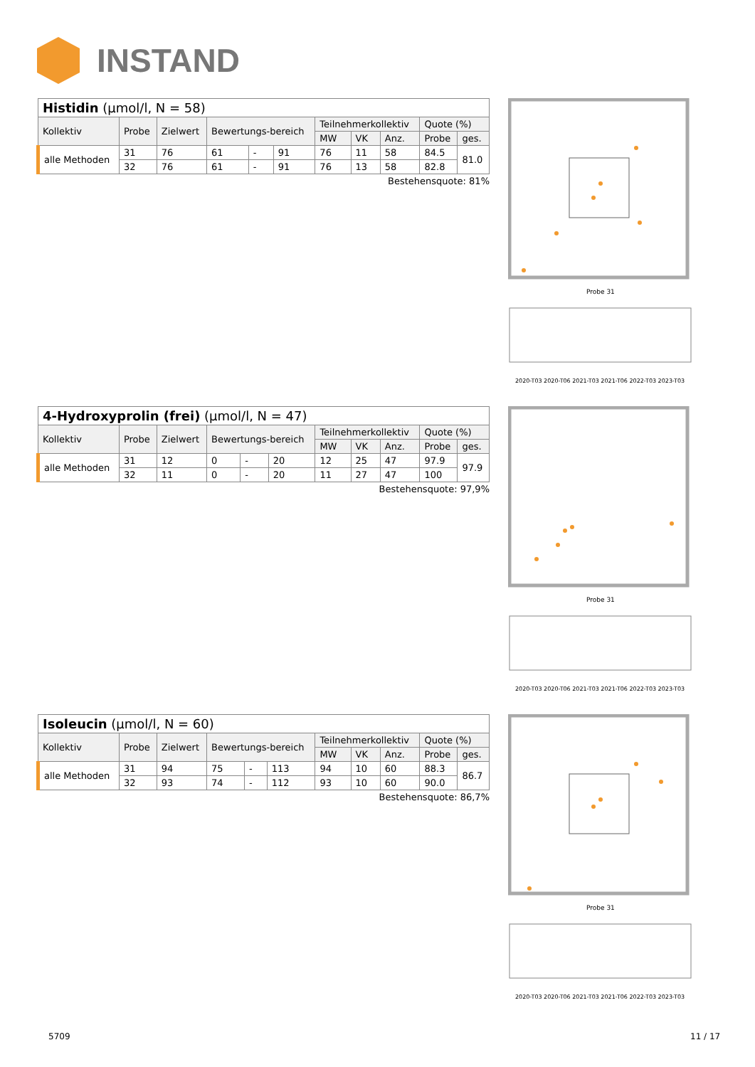INSTAND
| Histidin (µmol/l, N = 58) | | | | | | | | | | |
| --- | --- | --- | --- | --- | --- | --- | --- | --- | --- | --- |
| Kollektiv | Probe | Zielwert | Bewertungs-bereich | | | Teilnehmerkollektiv | | | Quote (%) | |
| | | | | | | MW | VK | Anz. | Probe | ges. |
| alle Methoden | 31 | 76 | 61 | - | 91 | 76 | 11 | 58 | 84.5 | 81.0 |
| | 32 | 76 | 61 | - | 91 | 76 | 13 | 58 | 82.8 | |
Bestehensquote: 81%
| 4-Hydroxyprolin (frei) (µmol/l, N = 47) | | | | | | | | | | |
| --- | --- | --- | --- | --- | --- | --- | --- | --- | --- | --- |
| Kollektiv | Probe | Zielwert | Bewertungs-bereich | | | Teilnehmerkollektiv | | | Quote (%) | |
| | | | | | | MW | VK | Anz. | Probe | ges. |
| alle Methoden | 31 | 12 | 0 | - | 20 | 12 | 25 | 47 | 97.9 | 97.9 |
| | 32 | 11 | 0 | - | 20 | 11 | 27 | 47 | 100 | |
Bestehensquote: 97,9%
| Isoleucin (µmol/l, N = 60) | | | | | | | | | | |
| --- | --- | --- | --- | --- | --- | --- | --- | --- | --- | --- |
| Kollektiv | Probe | Zielwert | Bewertungs-bereich | | | Teilnehmerkollektiv | | | Quote (%) | |
| | | | | | | MW | VK | Anz. | Probe | ges. |
| alle Methoden | 31 | 94 | 75 | - | 113 | 94 | 10 | 60 | 88.3 | 86.7 |
| | 32 | 93 | 74 | - | 112 | 93 | 10 | 60 | 90.0 | |
Bestehensquote: 86,7%
Probe 31
2020-T03 2020-T06 2021-T03 2021-T06 2022-T03 2023-T03
Probe 31
2020-T03 2020-T06 2021-T03 2021-T06 2022-T03 2023-T03
Probe 31
2020-T03 2020-T06 2021-T03 2021-T06 2022-T03 2023-T03
5709 11 / 17